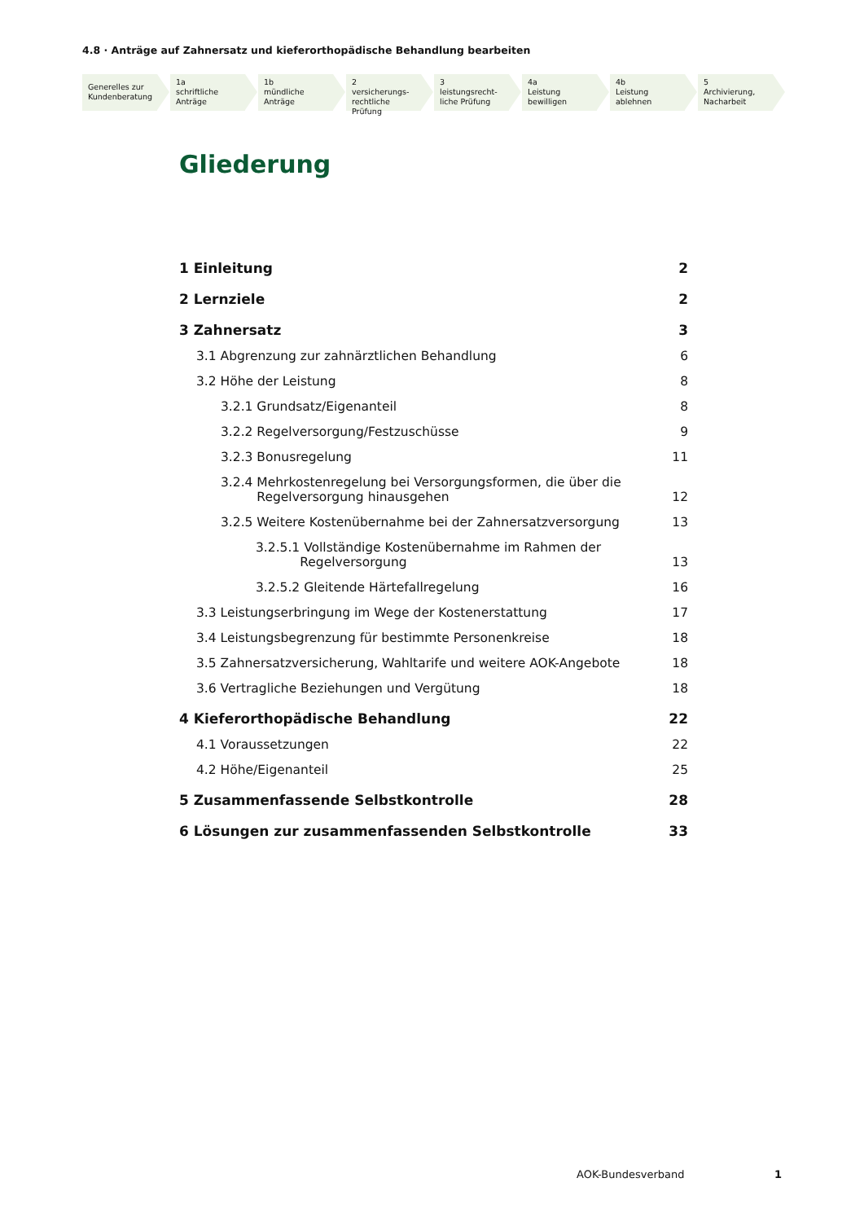4.8 · Anträge auf Zahnersatz und kieferorthopädische Behandlung bearbeiten
Generelles zur Kundenberatung
1a
schriftliche
Anträge
1b
mündliche
Anträge
2
versicherungs-
rechtliche Prüfung
3
leistungsrecht-
liche Prüfung
4a
Leistung
bewilligen
4b
Leistung
ablehnen
5
Archivierung,
Nacharbeit
Gliederung
1 Einleitung 2
2 Lernziele 2
3 Zahnersatz 3
3.1 Abgrenzung zur zahnärztlichen Behandlung 6
3.2 Höhe der Leistung 8
3.2.1 Grundsatz/Eigenanteil 8
3.2.2 Regelversorgung/Festzuschüsse 9
3.2.3 Bonusregelung 11
3.2.4 Mehrkostenregelung bei Versorgungsformen, die über die
Regelversorgung hinausgehen 12
3.2.5 Weitere Kostenübernahme bei der Zahnersatzversorgung 13
3.2.5.1 Vollständige Kostenübernahme im Rahmen der
Regelversorgung 13
3.2.5.2 Gleitende Härtefallregelung 16
3.3 Leistungserbringung im Wege der Kostenerstattung 17
3.4 Leistungsbegrenzung für bestimmte Personenkreise 18
3.5 Zahnersatzversicherung, Wahltarife und weitere AOK-Angebote 18
3.6 Vertragliche Beziehungen und Vergütung 18
4 Kieferorthopädische Behandlung 22
4.1 Voraussetzungen 22
4.2 Höhe/Eigenanteil 25
5 Zusammenfassende Selbstkontrolle 28
6 Lösungen zur zusammenfassenden Selbstkontrolle 33
AOK-Bundesverband 1